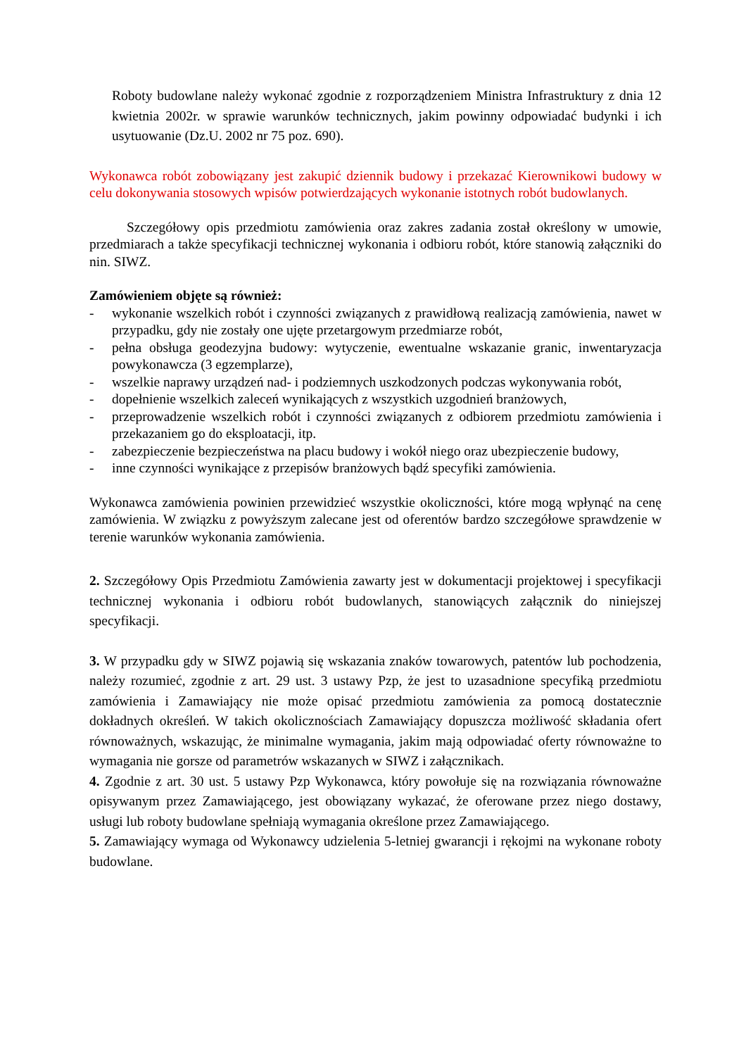Roboty budowlane należy wykonać zgodnie z rozporządzeniem Ministra Infrastruktury z dnia 12 kwietnia 2002r. w sprawie warunków technicznych, jakim powinny odpowiadać budynki i ich usytuowanie (Dz.U. 2002 nr 75 poz. 690).
Wykonawca robót zobowiązany jest zakupić dziennik budowy i przekazać Kierownikowi budowy w celu dokonywania stosowych wpisów potwierdzających wykonanie istotnych robót budowlanych.
Szczegółowy opis przedmiotu zamówienia oraz zakres zadania został określony w umowie, przedmiarach a także specyfikacji technicznej wykonania i odbioru robót, które stanowią załączniki do nin. SIWZ.
Zamówieniem objęte są również:
- wykonanie wszelkich robót i czynności związanych z prawidłową realizacją zamówienia, nawet w przypadku, gdy nie zostały one ujęte przetargowym przedmiarze robót,
- pełna obsługa geodezyjna budowy: wytyczenie, ewentualne wskazanie granic, inwentaryzacja powykonawcza (3 egzemplarze),
- wszelkie naprawy urządzeń nad- i podziemnych uszkodzonych podczas wykonywania robót,
- dopełnienie wszelkich zaleceń wynikających z wszystkich uzgodnień branżowych,
- przeprowadzenie wszelkich robót i czynności związanych z odbiorem przedmiotu zamówienia i przekazaniem go do eksploatacji, itp.
- zabezpieczenie bezpieczeństwa na placu budowy i wokół niego oraz ubezpieczenie budowy,
- inne czynności wynikające z przepisów branżowych bądź specyfiki zamówienia.
Wykonawca zamówienia powinien przewidzieć wszystkie okoliczności, które mogą wpłynąć na cenę zamówienia. W związku z powyższym zalecane jest od oferentów bardzo szczegółowe sprawdzenie w terenie warunków wykonania zamówienia.
2. Szczegółowy Opis Przedmiotu Zamówienia zawarty jest w dokumentacji projektowej i specyfikacji technicznej wykonania i odbioru robót budowlanych, stanowiących załącznik do niniejszej specyfikacji.
3. W przypadku gdy w SIWZ pojawią się wskazania znaków towarowych, patentów lub pochodzenia, należy rozumieć, zgodnie z art. 29 ust. 3 ustawy Pzp, że jest to uzasadnione specyfiką przedmiotu zamówienia i Zamawiający nie może opisać przedmiotu zamówienia za pomocą dostatecznie dokładnych określeń. W takich okolicznościach Zamawiający dopuszcza możliwość składania ofert równoważnych, wskazując, że minimalne wymagania, jakim mają odpowiadać oferty równoważne to wymagania nie gorsze od parametrów wskazanych w SIWZ i załącznikach.
4. Zgodnie z art. 30 ust. 5 ustawy Pzp Wykonawca, który powołuje się na rozwiązania równoważne opisywanym przez Zamawiającego, jest obowiązany wykazać, że oferowane przez niego dostawy, usługi lub roboty budowlane spełniają wymagania określone przez Zamawiającego.
5. Zamawiający wymaga od Wykonawcy udzielenia 5-letniej gwarancji i rękojmi na wykonane roboty budowlane.